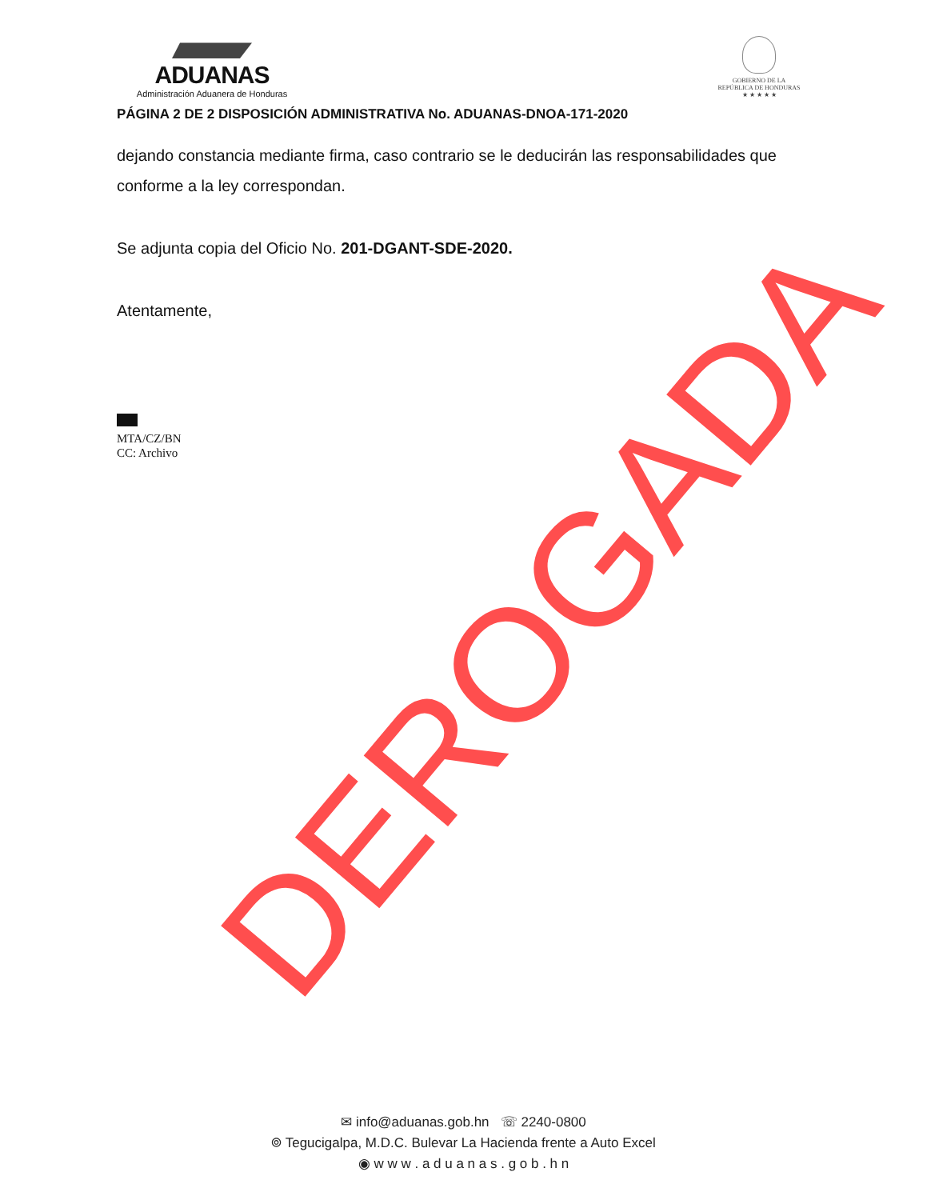ADUANAS
Administración Aduanera de Honduras
GOBIERNO DE LA
REPÚBLICA DE HONDURAS
★ ★ ★ ★ ★
PÁGINA 2 DE 2 DISPOSICIÓN ADMINISTRATIVA No. ADUANAS-DNOA-171-2020
dejando constancia mediante firma, caso contrario se le deducirán las responsabilidades que conforme a la ley correspondan.
Se adjunta copia del Oficio No. 201-DGANT-SDE-2020.
Atentamente,
MTA/CZ/BN
CC: Archivo
✉ info@aduanas.gob.hn ☏ 2240-0800
⌾ Tegucigalpa, M.D.C. Bulevar La Hacienda frente a Auto Excel
◉ w w w . a d u a n a s . g o b . h n
DEROGADA